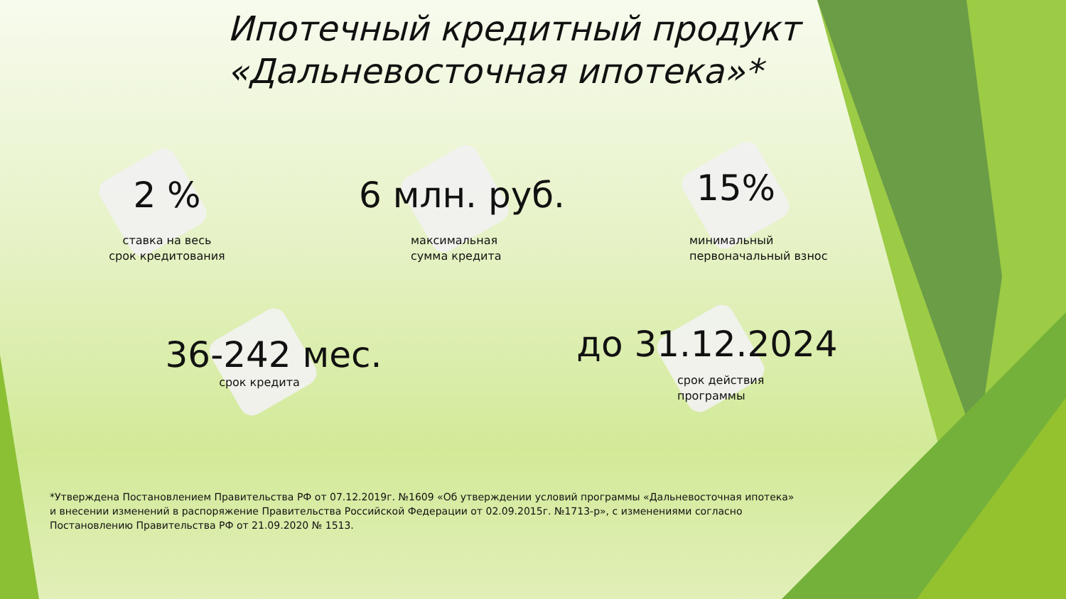Ипотечный кредитный продукт
«Дальневосточная ипотека»*
2 %
ставка на весь
срок кредитования
6 млн. руб.
максимальная
сумма кредита
15%
минимальный
первоначальный взнос
36-242 мес.
срок кредита
до 31.12.2024
срок действия
программы
*Утверждена Постановлением Правительства РФ от 07.12.2019г. №1609 «Об утверждении условий программы «Дальневосточная ипотека» и внесении изменений в распоряжение Правительства Российской Федерации от 02.09.2015г. №1713-р», с изменениями согласно Постановлению Правительства РФ от 21.09.2020 № 1513.